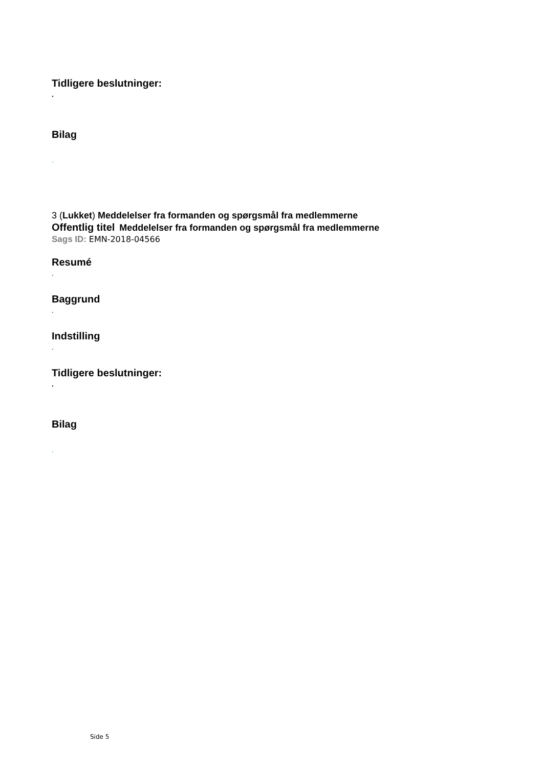Tidligere beslutninger:
.
Bilag
.
3 (Lukket) Meddelelser fra formanden og spørgsmål fra medlemmerne
Offentlig titel Meddelelser fra formanden og spørgsmål fra medlemmerne
Sags ID: EMN-2018-04566
Resumé
.
Baggrund
.
Indstilling
.
Tidligere beslutninger:
.
Bilag
.
Side 5